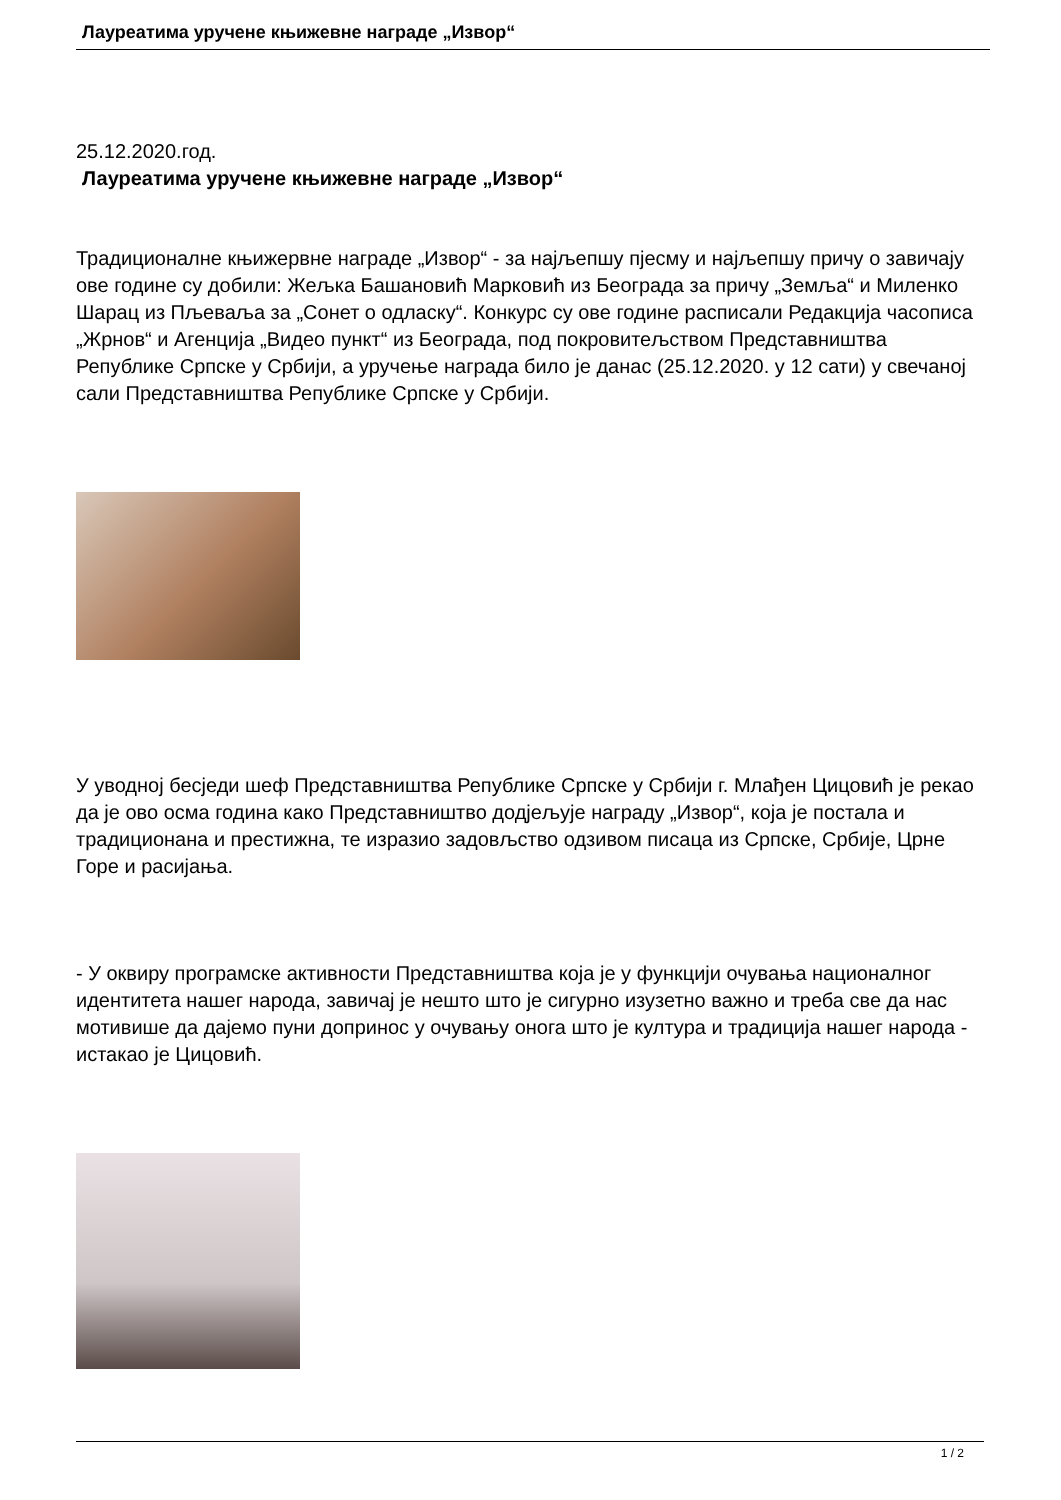Лауреатима уручене књижевне награде „Извор“
25.12.2020.год.
Лауреатима уручене књижевне награде „Извор“
Традиционалне књижервне награде „Извор“ - за најљепшу пјесму и најљепшу причу о завичају ове године су добили: Жељка Башановић Марковић из Београда за причу „Земља“ и Миленко Шарац из Пљеваља за „Сонет о одласку“. Конкурс су ове године расписали Редакција часописа „Жрнов“ и Агенција „Видео пункт“ из Београда, под покровитељством Представништва Републике Српске у Србији, а уручење награда било је данас (25.12.2020. у 12 сати) у свечаној сали Представништва Републике Српске у Србији.
У уводној бесједи шеф Представништва Републике Српске у Србији г. Млађен Цицовић је рекао да је ово осма година како Представништво додјељује награду „Извор“, која је постала и традиционана и престижна, те изразио задовљство одзивом писаца из Српске, Србије, Црне Горе и расијања.
- У оквиру програмске активности Представништва која је у функцији очувања националног идентитета нашег народа, завичај је нешто што је сигурно изузетно важно и треба све да нас мотивише да дајемо пуни допринос у очувању онога што је култура и традиција нашег народа - истакао је Цицовић.
1 / 2